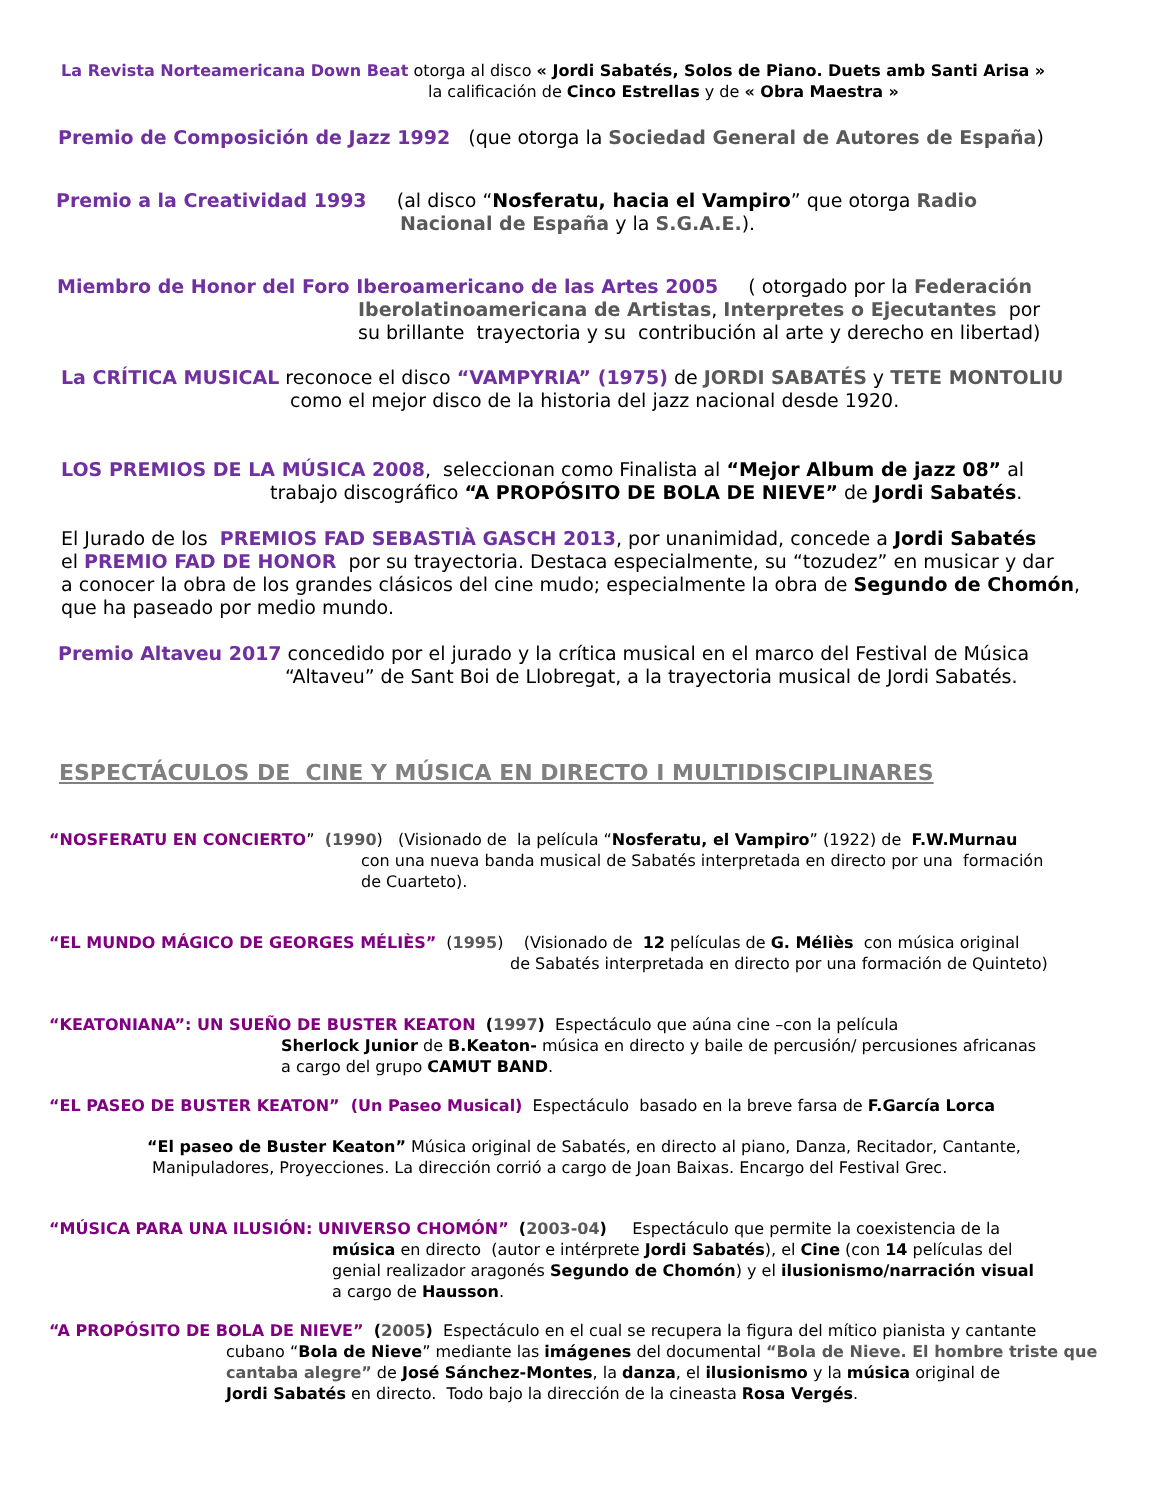La Revista Norteamericana Down Beat otorga al disco « Jordi Sabatés, Solos de Piano. Duets amb Santi Arisa »
la calificación de Cinco Estrellas y de « Obra Maestra »
Premio de Composición de Jazz 1992 (que otorga la Sociedad General de Autores de España)
Premio a la Creatividad 1993 (al disco “Nosferatu, hacia el Vampiro” que otorga Radio
Nacional de España y la S.G.A.E.).
Miembro de Honor del Foro Iberoamericano de las Artes 2005 ( otorgado por la Federación
Iberolatinoamericana de Artistas, Interpretes o Ejecutantes por
su brillante trayectoria y su contribución al arte y derecho en libertad)
La CRÍTICA MUSICAL reconoce el disco “VAMPYRIA” (1975) de JORDI SABATÉS y TETE MONTOLIU
como el mejor disco de la historia del jazz nacional desde 1920.
LOS PREMIOS DE LA MÚSICA 2008, seleccionan como Finalista al “Mejor Album de jazz 08” al
trabajo discográfico “A PROPÓSITO DE BOLA DE NIEVE” de Jordi Sabatés.
El Jurado de los PREMIOS FAD SEBASTIÀ GASCH 2013, por unanimidad, concede a Jordi Sabatés
el PREMIO FAD DE HONOR por su trayectoria. Destaca especialmente, su “tozudez” en musicar y dar
a conocer la obra de los grandes clásicos del cine mudo; especialmente la obra de Segundo de Chomón,
que ha paseado por medio mundo.
Premio Altaveu 2017 concedido por el jurado y la crítica musical en el marco del Festival de Música
“Altaveu” de Sant Boi de Llobregat, a la trayectoria musical de Jordi Sabatés.
ESPECTÁCULOS DE CINE Y MÚSICA EN DIRECTO I MULTIDISCIPLINARES
“NOSFERATU EN CONCIERTO” (1990) (Visionado de la película “Nosferatu, el Vampiro” (1922) de F.W.Murnau
con una nueva banda musical de Sabatés interpretada en directo por una formación
de Cuarteto).
“EL MUNDO MÁGICO DE GEORGES MÉLIÈS” (1995) (Visionado de 12 películas de G. Méliès con música original
de Sabatés interpretada en directo por una formación de Quinteto)
“KEATONIANA”: UN SUEÑO DE BUSTER KEATON (1997) Espectáculo que aúna cine –con la película
Sherlock Junior de B.Keaton- música en directo y baile de percusión/ percusiones africanas
a cargo del grupo CAMUT BAND.
“EL PASEO DE BUSTER KEATON” (Un Paseo Musical) Espectáculo basado en la breve farsa de F.García Lorca
“El paseo de Buster Keaton” Música original de Sabatés, en directo al piano, Danza, Recitador, Cantante,
Manipuladores, Proyecciones. La dirección corrió a cargo de Joan Baixas. Encargo del Festival Grec.
“MÚSICA PARA UNA ILUSIÓN: UNIVERSO CHOMÓN” (2003-04) Espectáculo que permite la coexistencia de la
música en directo (autor e intérprete Jordi Sabatés), el Cine (con 14 películas del
genial realizador aragonés Segundo de Chomón) y el ilusionismo/narración visual
a cargo de Hausson.
“A PROPÓSITO DE BOLA DE NIEVE” (2005) Espectáculo en el cual se recupera la figura del mítico pianista y cantante
cubano “Bola de Nieve” mediante las imágenes del documental “Bola de Nieve. El hombre triste que cantaba alegre” de José Sánchez-Montes, la danza, el ilusionismo y la música original de
Jordi Sabatés en directo. Todo bajo la dirección de la cineasta Rosa Vergés.